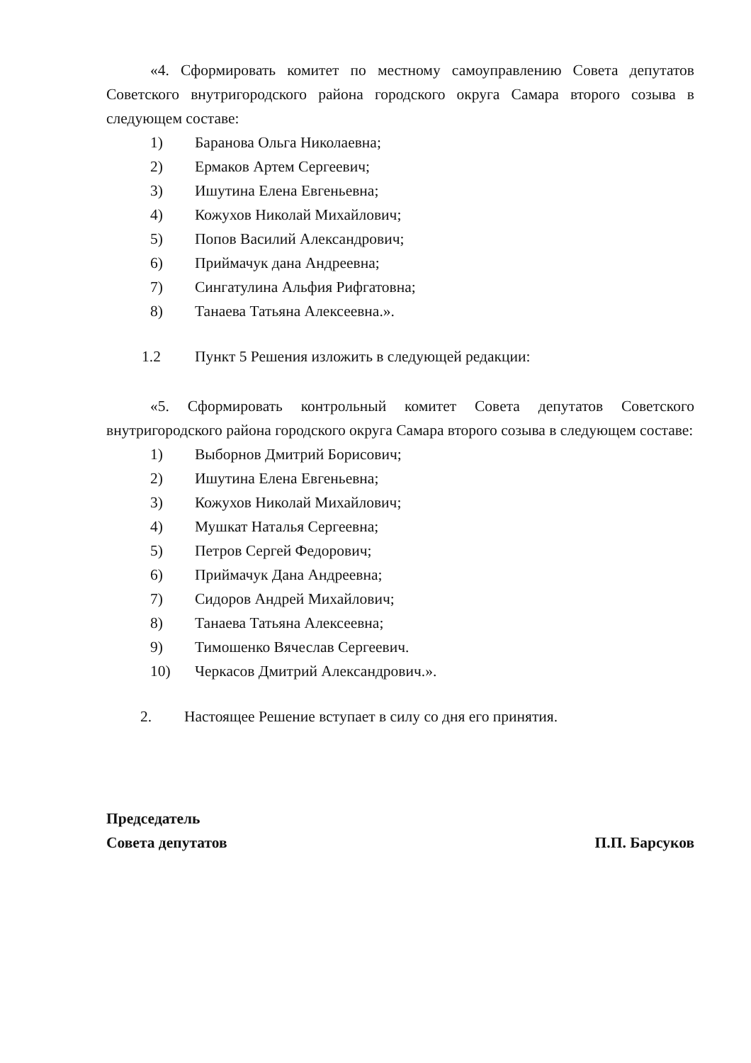«4. Сформировать комитет по местному самоуправлению Совета депутатов Советского внутригородского района городского округа Самара второго созыва в следующем составе:
1) Баранова Ольга Николаевна;
2) Ермаков Артем Сергеевич;
3) Ишутина Елена Евгеньевна;
4) Кожухов Николай Михайлович;
5) Попов Василий Александрович;
6) Приймачук дана Андреевна;
7) Сингатулина Альфия Рифгатовна;
8) Танаева Татьяна Алексеевна.».
1.2 Пункт 5 Решения изложить в следующей редакции:
«5. Сформировать контрольный комитет Совета депутатов Советского внутригородского района городского округа Самара второго созыва в следующем составе:
1) Выборнов Дмитрий Борисович;
2) Ишутина Елена Евгеньевна;
3) Кожухов Николай Михайлович;
4) Мушкат Наталья Сергеевна;
5) Петров Сергей Федорович;
6) Приймачук Дана Андреевна;
7) Сидоров Андрей Михайлович;
8) Танаева Татьяна Алексеевна;
9) Тимошенко Вячеслав Сергеевич.
10) Черкасов Дмитрий Александрович.».
2. Настоящее Решение вступает в силу со дня его принятия.
Председатель
Совета депутатов
П.П. Барсуков